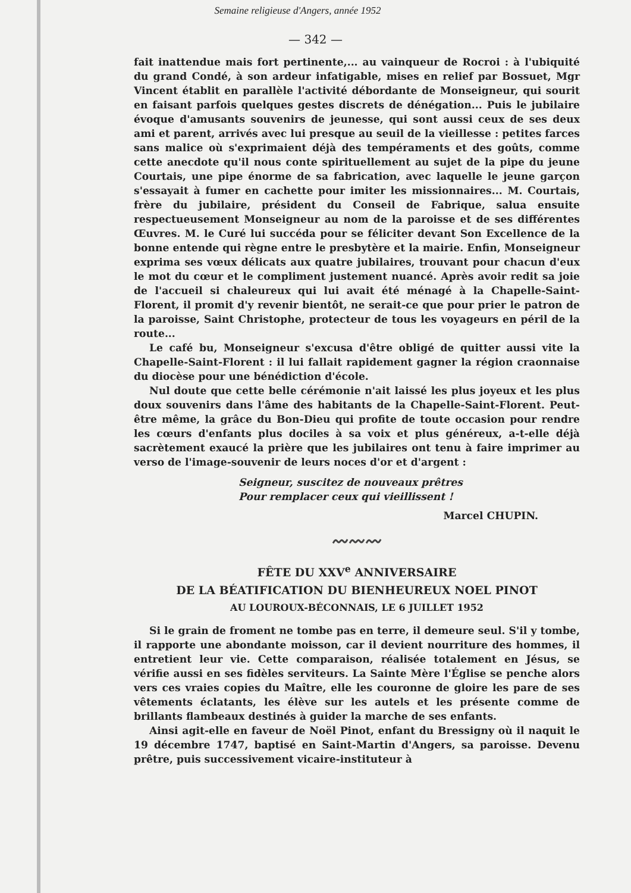Semaine religieuse d'Angers, année 1952
— 342 —
fait inattendue mais fort pertinente,... au vainqueur de Rocroi : à l'ubiquité du grand Condé, à son ardeur infatigable, mises en relief par Bossuet, Mgr Vincent établit en parallèle l'activité débordante de Monseigneur, qui sourit en faisant parfois quelques gestes discrets de dénégation... Puis le jubilaire évoque d'amusants souvenirs de jeunesse, qui sont aussi ceux de ses deux ami et parent, arrivés avec lui presque au seuil de la vieillesse : petites farces sans malice où s'exprimaient déjà des tempéraments et des goûts, comme cette anecdote qu'il nous conte spirituellement au sujet de la pipe du jeune Courtais, une pipe énorme de sa fabrication, avec laquelle le jeune garçon s'essayait à fumer en cachette pour imiter les missionnaires... M. Courtais, frère du jubilaire, président du Conseil de Fabrique, salua ensuite respectueusement Monseigneur au nom de la paroisse et de ses différentes Œuvres. M. le Curé lui succéda pour se féliciter devant Son Excellence de la bonne entende qui règne entre le presbytère et la mairie. Enfin, Monseigneur exprima ses vœux délicats aux quatre jubilaires, trouvant pour chacun d'eux le mot du cœur et le compliment justement nuancé. Après avoir redit sa joie de l'accueil si chaleureux qui lui avait été ménagé à la Chapelle-Saint-Florent, il promit d'y revenir bientôt, ne serait-ce que pour prier le patron de la paroisse, Saint Christophe, protecteur de tous les voyageurs en péril de la route...
Le café bu, Monseigneur s'excusa d'être obligé de quitter aussi vite la Chapelle-Saint-Florent : il lui fallait rapidement gagner la région craonnaise du diocèse pour une bénédiction d'école.
Nul doute que cette belle cérémonie n'ait laissé les plus joyeux et les plus doux souvenirs dans l'âme des habitants de la Chapelle-Saint-Florent. Peut-être même, la grâce du Bon-Dieu qui profite de toute occasion pour rendre les cœurs d'enfants plus dociles à sa voix et plus généreux, a-t-elle déjà sacrètement exaucé la prière que les jubilaires ont tenu à faire imprimer au verso de l'image-souvenir de leurs noces d'or et d'argent :
Seigneur, suscitez de nouveaux prêtres
Pour remplacer ceux qui vieillissent !
Marcel CHUPIN.
〰〰〰
FÊTE DU XXV<sup>e</sup> ANNIVERSAIRE
DE LA BÉATIFICATION DU BIENHEUREUX NOEL PINOT
AU LOUROUX-BÉCONNAIS, LE 6 JUILLET 1952
Si le grain de froment ne tombe pas en terre, il demeure seul. S'il y tombe, il rapporte une abondante moisson, car il devient nourriture des hommes, il entretient leur vie. Cette comparaison, réalisée totalement en Jésus, se vérifie aussi en ses fidèles serviteurs. La Sainte Mère l'Église se penche alors vers ces vraies copies du Maître, elle les couronne de gloire les pare de ses vêtements éclatants, les élève sur les autels et les présente comme de brillants flambeaux destinés à guider la marche de ses enfants.
Ainsi agit-elle en faveur de Noël Pinot, enfant du Bressigny où il naquit le 19 décembre 1747, baptisé en Saint-Martin d'Angers, sa paroisse. Devenu prêtre, puis successivement vicaire-instituteur à